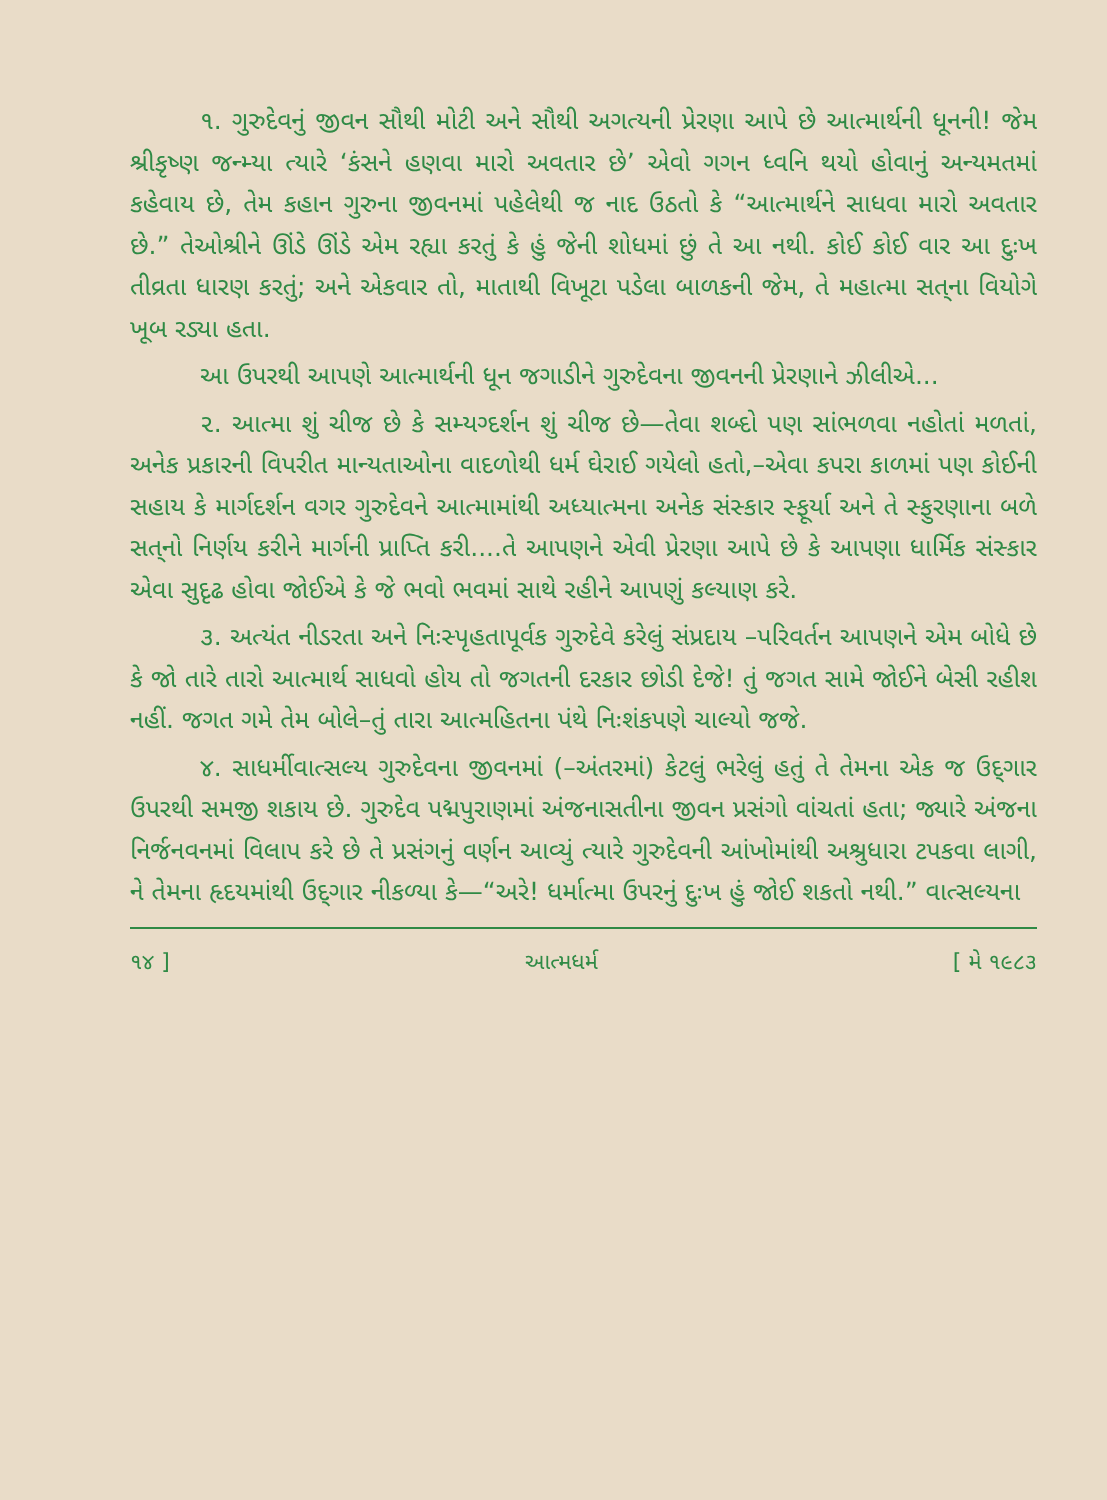૧. ગુરુદેવનું જીવન સૌથી મોટી અને સૌથી અગત્યની પ્રેરણા આપે છે આત્માર્થની ધૂનની! જેમ શ્રીકૃષ્ણ જન્મ્યા ત્યારે ‘કંસને હણવા મારો અવતાર છે’ એવો ગગન ધ્વનિ થયો હોવાનું અન્યમતમાં કહેવાય છે, તેમ કહાન ગુરુના જીવનમાં પહેલેથી જ નાદ ઉઠતો કે “આત્માર્થને સાધવા મારો અવતાર છે.” તેઓશ્રીને ઊંડે ઊંડે એમ રહ્યા કરતું કે હું જેની શોધમાં છું તે આ નથી. કોઈ કોઈ વાર આ દુઃખ તીવ્રતા ધારણ કરતું; અને એકવાર તો, માતાથી વિખૂટા પડેલા બાળકની જેમ, તે મહાત્મા સત્‌ના વિયોગે ખૂબ રડ્યા હતા.
આ ઉપરથી આપણે આત્માર્થની ધૂન જગાડીને ગુરુદેવના જીવનની પ્રેરણાને ઝીલીએ...
૨. આત્મા શું ચીજ છે કે સમ્યગ્દર્શન શું ચીજ છે—તેવા શબ્દો પણ સાંભળવા નહોતાં મળતાં, અનેક પ્રકારની વિપરીત માન્યતાઓના વાદળોથી ધર્મ ઘેરાઈ ગયેલો હતો,–એવા કપરા કાળમાં પણ કોઈની સહાય કે માર્ગદર્શન વગર ગુરુદેવને આત્મામાંથી અધ્યાત્મના અનેક સંસ્કાર સ્ફૂર્યા અને તે સ્ફુરણાના બળે સત્‌નો નિર્ણય કરીને માર્ગની પ્રાપ્તિ કરી....તે આપણને એવી પ્રેરણા આપે છે કે આપણા ધાર્મિક સંસ્કાર એવા સુદૃઢ હોવા જોઈએ કે જે ભવો ભવમાં સાથે રહીને આપણું કલ્યાણ કરે.
૩. અત્યંત નીડરતા અને નિઃસ્પૃહતાપૂર્વક ગુરુદેવે કરેલું સંપ્રદાય –પરિવર્તન આપણને એમ બોધે છે કે જો તારે તારો આત્માર્થ સાધવો હોય તો જગતની દરકાર છોડી દેજે! તું જગત સામે જોઈને બેસી રહીશ નહીં. જગત ગમે તેમ બોલે–તું તારા આત્મહિતના પંથે નિઃશંકપણે ચાલ્યો જજે.
૪. સાધર્મીવાત્સલ્ય ગુરુદેવના જીવનમાં (–અંતરમાં) કેટલું ભરેલું હતું તે તેમના એક જ ઉદ્‌ગાર ઉપરથી સમજી શકાય છે. ગુરુદેવ પદ્મપુરાણમાં અંજનાસતીના જીવન પ્રસંગો વાંચતાં હતા; જ્યારે અંજના નિર્જનવનમાં વિલાપ કરે છે તે પ્રસંગનું વર્ણન આવ્યું ત્યારે ગુરુદેવની આંખોમાંથી અશ્રુધારા ટપકવા લાગી, ને તેમના હૃદયમાંથી ઉદ્‌ગાર નીકળ્યા કે—“અરે! ધર્માત્મા ઉપરનું દુઃખ હું જોઈ શકતો નથી.” વાત્સલ્યના
૧૪ ] આત્મધર્મ [ મે ૧૯૮૩